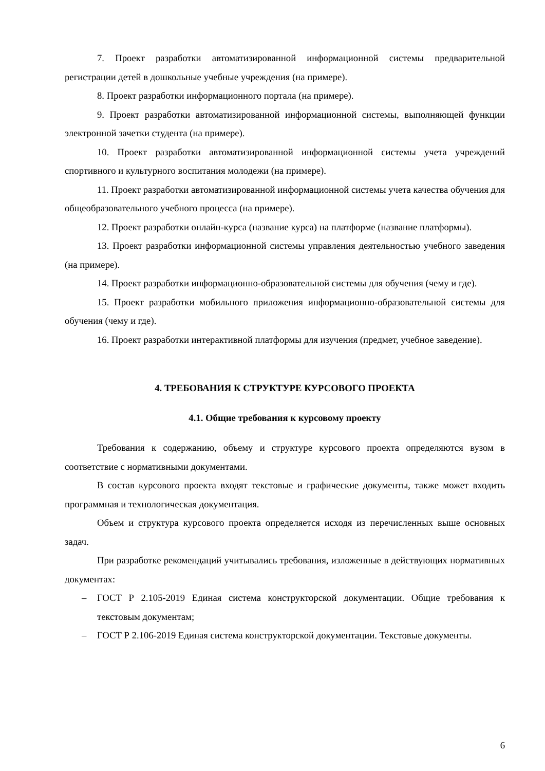7. Проект разработки автоматизированной информационной системы предварительной регистрации детей в дошкольные учебные учреждения (на примере).
8. Проект разработки информационного портала (на примере).
9. Проект разработки автоматизированной информационной системы, выполняющей функции электронной зачетки студента (на примере).
10. Проект разработки автоматизированной информационной системы учета учреждений спортивного и культурного воспитания молодежи (на примере).
11. Проект разработки автоматизированной информационной системы учета качества обучения для общеобразовательного учебного процесса (на примере).
12. Проект разработки онлайн-курса (название курса) на платформе (название платформы).
13. Проект разработки информационной системы управления деятельностью учебного заведения (на примере).
14. Проект разработки информационно-образовательной системы для обучения (чему и где).
15. Проект разработки мобильного приложения информационно-образовательной системы для обучения (чему и где).
16. Проект разработки интерактивной платформы для изучения (предмет, учебное заведение).
4. ТРЕБОВАНИЯ К СТРУКТУРЕ КУРСОВОГО ПРОЕКТА
4.1. Общие требования к курсовому проекту
Требования к содержанию, объему и структуре курсового проекта определяются вузом в соответствие с нормативными документами.
В состав курсового проекта входят текстовые и графические документы, также может входить программная и технологическая документация.
Объем и структура курсового проекта определяется исходя из перечисленных выше основных задач.
При разработке рекомендаций учитывались требования, изложенные в действующих нормативных документах:
– ГОСТ Р 2.105-2019 Единая система конструкторской документации. Общие требования к текстовым документам;
– ГОСТ Р 2.106-2019 Единая система конструкторской документации. Текстовые документы.
6